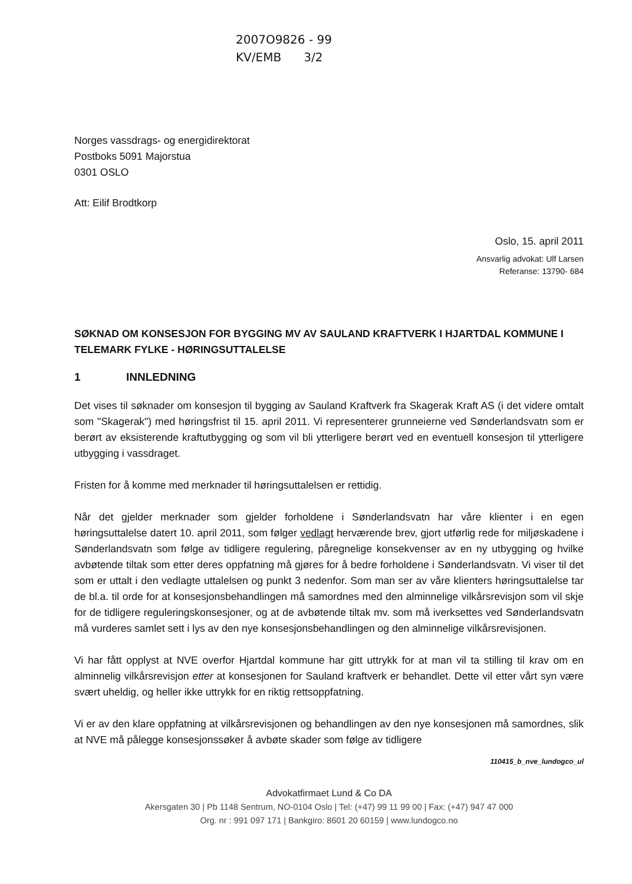2007O9826 - 99
KV/EMB 3/2
Norges vassdrags- og energidirektorat
Postboks 5091 Majorstua
0301 OSLO
Att: Eilif Brodtkorp
Oslo, 15. april 2011
Ansvarlig advokat: Ulf Larsen
Referanse: 13790- 684
SØKNAD OM KONSESJON FOR BYGGING MV AV SAULAND KRAFTVERK I HJARTDAL KOMMUNE I TELEMARK FYLKE - HØRINGSUTTALELSE
1 INNLEDNING
Det vises til søknader om konsesjon til bygging av Sauland Kraftverk fra Skagerak Kraft AS (i det videre omtalt som "Skagerak") med høringsfrist til 15. april 2011. Vi representerer grunneierne ved Sønderlandsvatn som er berørt av eksisterende kraftutbygging og som vil bli ytterligere berørt ved en eventuell konsesjon til ytterligere utbygging i vassdraget.
Fristen for å komme med merknader til høringsuttalelsen er rettidig.
Når det gjelder merknader som gjelder forholdene i Sønderlandsvatn har våre klienter i en egen høringsuttalelse datert 10. april 2011, som følger vedlagt herværende brev, gjort utførlig rede for miljøskadene i Sønderlandsvatn som følge av tidligere regulering, påregnelige konsekvenser av en ny utbygging og hvilke avbøtende tiltak som etter deres oppfatning må gjøres for å bedre forholdene i Sønderlandsvatn. Vi viser til det som er uttalt i den vedlagte uttalelsen og punkt 3 nedenfor. Som man ser av våre klienters høringsuttalelse tar de bl.a. til orde for at konsesjonsbehandlingen må samordnes med den alminnelige vilkårsrevisjon som vil skje for de tidligere reguleringskonsesjoner, og at de avbøtende tiltak mv. som må iverksettes ved Sønderlandsvatn må vurderes samlet sett i lys av den nye konsesjonsbehandlingen og den alminnelige vilkårsrevisjonen.
Vi har fått opplyst at NVE overfor Hjartdal kommune har gitt uttrykk for at man vil ta stilling til krav om en alminnelig vilkårsrevisjon etter at konsesjonen for Sauland kraftverk er behandlet. Dette vil etter vårt syn være svært uheldig, og heller ikke uttrykk for en riktig rettsoppfatning.
Vi er av den klare oppfatning at vilkårsrevisjonen og behandlingen av den nye konsesjonen må samordnes, slik at NVE må pålegge konsesjonssøker å avbøte skader som følge av tidligere
110415_b_nve_lundogco_ul
Advokatfirmaet Lund & Co DA
Akersgaten 30 | Pb 1148 Sentrum, NO-0104 Oslo | Tel: (+47) 99 11 99 00 | Fax: (+47) 947 47 000
Org. nr : 991 097 171 | Bankgiro: 8601 20 60159 | www.lundogco.no